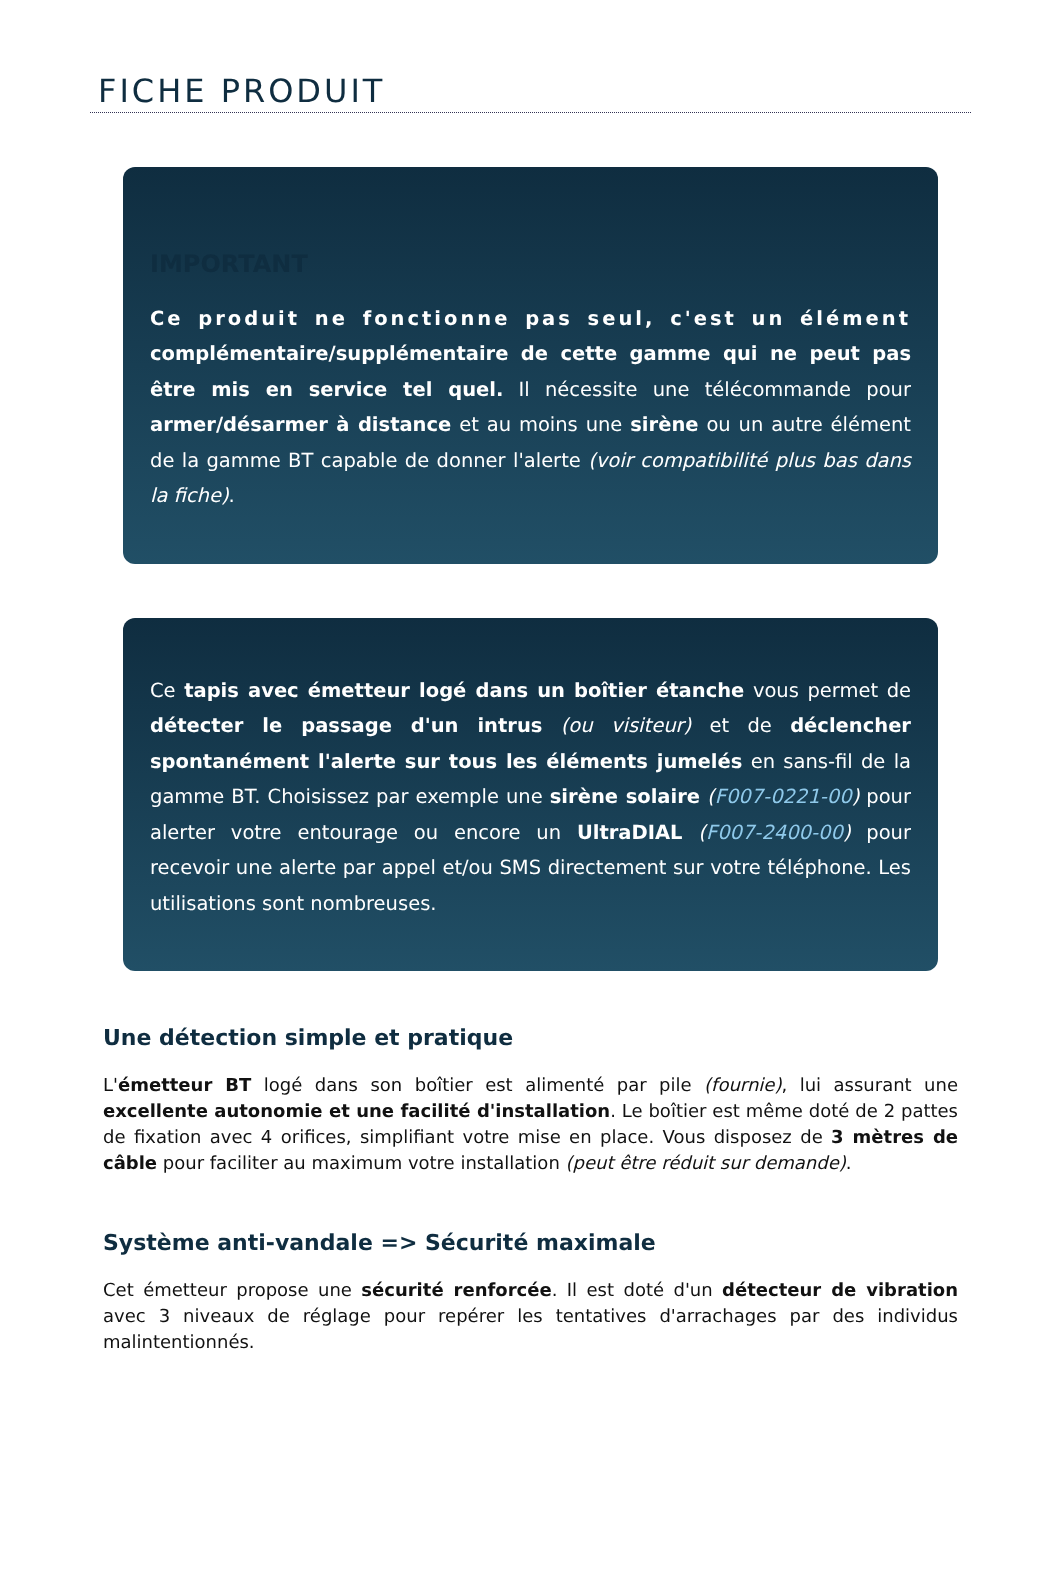FICHE PRODUIT
IMPORTANT
Ce produit ne fonctionne pas seul, c'est un élément complémentaire/supplémentaire de cette gamme qui ne peut pas être mis en service tel quel. Il nécessite une télécommande pour armer/désarmer à distance et au moins une sirène ou un autre élément de la gamme BT capable de donner l'alerte (voir compatibilité plus bas dans la fiche).
Ce tapis avec émetteur logé dans un boîtier étanche vous permet de détecter le passage d'un intrus (ou visiteur) et de déclencher spontanément l'alerte sur tous les éléments jumelés en sans-fil de la gamme BT. Choisissez par exemple une sirène solaire (F007-0221-00) pour alerter votre entourage ou encore un UltraDIAL (F007-2400-00) pour recevoir une alerte par appel et/ou SMS directement sur votre téléphone. Les utilisations sont nombreuses.
Une détection simple et pratique
L'émetteur BT logé dans son boîtier est alimenté par pile (fournie), lui assurant une excellente autonomie et une facilité d'installation. Le boîtier est même doté de 2 pattes de fixation avec 4 orifices, simplifiant votre mise en place. Vous disposez de 3 mètres de câble pour faciliter au maximum votre installation (peut être réduit sur demande).
Système anti-vandale => Sécurité maximale
Cet émetteur propose une sécurité renforcée. Il est doté d'un détecteur de vibration avec 3 niveaux de réglage pour repérer les tentatives d'arrachages par des individus malintentionnés.